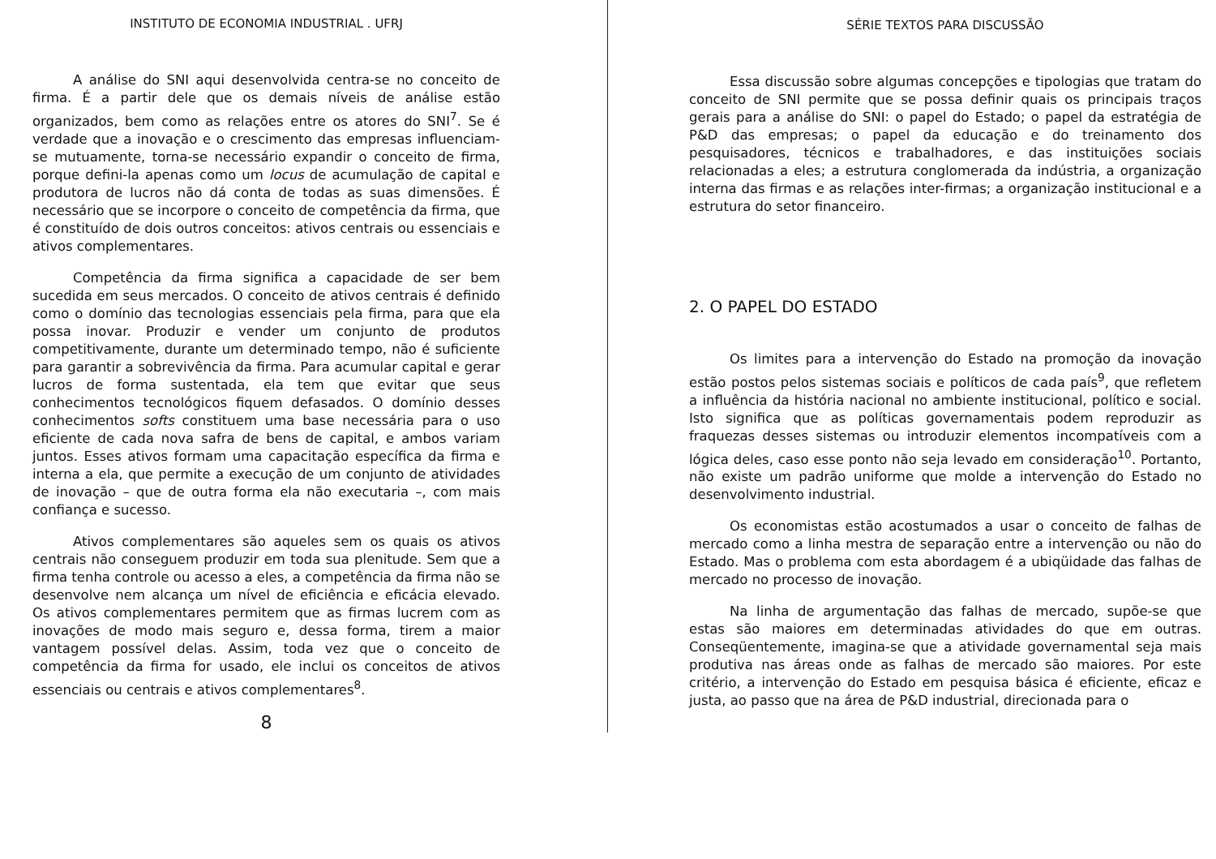INSTITUTO DE ECONOMIA INDUSTRIAL . UFRJ
A análise do SNI aqui desenvolvida centra-se no conceito de firma. É a partir dele que os demais níveis de análise estão organizados, bem como as relações entre os atores do SNI<sup>7</sup>. Se é verdade que a inovação e o crescimento das empresas influenciam-se mutuamente, torna-se necessário expandir o conceito de firma, porque defini-la apenas como um locus de acumulação de capital e produtora de lucros não dá conta de todas as suas dimensões. É necessário que se incorpore o conceito de competência da firma, que é constituído de dois outros conceitos: ativos centrais ou essenciais e ativos complementares.
Competência da firma significa a capacidade de ser bem sucedida em seus mercados. O conceito de ativos centrais é definido como o domínio das tecnologias essenciais pela firma, para que ela possa inovar. Produzir e vender um conjunto de produtos competitivamente, durante um determinado tempo, não é suficiente para garantir a sobrevivência da firma. Para acumular capital e gerar lucros de forma sustentada, ela tem que evitar que seus conhecimentos tecnológicos fiquem defasados. O domínio desses conhecimentos softs constituem uma base necessária para o uso eficiente de cada nova safra de bens de capital, e ambos variam juntos. Esses ativos formam uma capacitação específica da firma e interna a ela, que permite a execução de um conjunto de atividades de inovação – que de outra forma ela não executaria –, com mais confiança e sucesso.
Ativos complementares são aqueles sem os quais os ativos centrais não conseguem produzir em toda sua plenitude. Sem que a firma tenha controle ou acesso a eles, a competência da firma não se desenvolve nem alcança um nível de eficiência e eficácia elevado. Os ativos complementares permitem que as firmas lucrem com as inovações de modo mais seguro e, dessa forma, tirem a maior vantagem possível delas. Assim, toda vez que o conceito de competência da firma for usado, ele inclui os conceitos de ativos essenciais ou centrais e ativos complementares<sup>8</sup>.
8
SÉRIE TEXTOS PARA DISCUSSÃO
Essa discussão sobre algumas concepções e tipologias que tratam do conceito de SNI permite que se possa definir quais os principais traços gerais para a análise do SNI: o papel do Estado; o papel da estratégia de P&D das empresas; o papel da educação e do treinamento dos pesquisadores, técnicos e trabalhadores, e das instituições sociais relacionadas a eles; a estrutura conglomerada da indústria, a organização interna das firmas e as relações inter-firmas; a organização institucional e a estrutura do setor financeiro.
2. O PAPEL DO ESTADO
Os limites para a intervenção do Estado na promoção da inovação estão postos pelos sistemas sociais e políticos de cada país<sup>9</sup>, que refletem a influência da história nacional no ambiente institucional, político e social. Isto significa que as políticas governamentais podem reproduzir as fraquezas desses sistemas ou introduzir elementos incompatíveis com a lógica deles, caso esse ponto não seja levado em consideração<sup>10</sup>. Portanto, não existe um padrão uniforme que molde a intervenção do Estado no desenvolvimento industrial.
Os economistas estão acostumados a usar o conceito de falhas de mercado como a linha mestra de separação entre a intervenção ou não do Estado. Mas o problema com esta abordagem é a ubiqüidade das falhas de mercado no processo de inovação.
Na linha de argumentação das falhas de mercado, supõe-se que estas são maiores em determinadas atividades do que em outras. Conseqüentemente, imagina-se que a atividade governamental seja mais produtiva nas áreas onde as falhas de mercado são maiores. Por este critério, a intervenção do Estado em pesquisa básica é eficiente, eficaz e justa, ao passo que na área de P&D industrial, direcionada para o